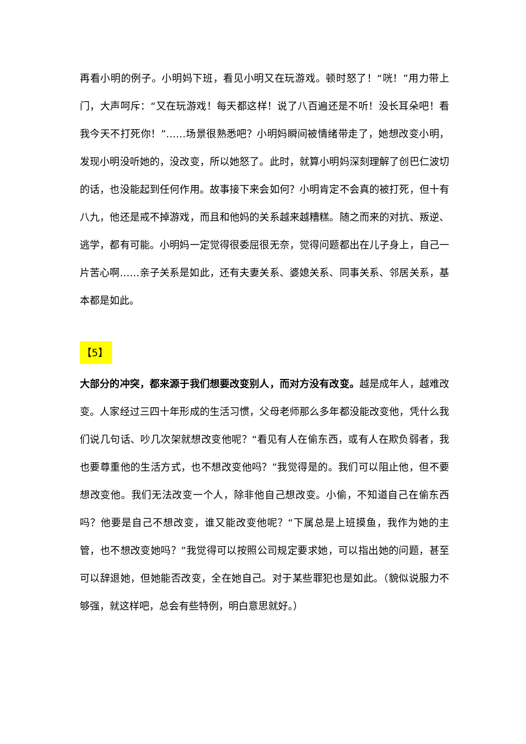再看小明的例子。小明妈下班，看见小明又在玩游戏。顿时怒了！“咣！”用力带上门，大声呵斥：“又在玩游戏！每天都这样！说了八百遍还是不听！没长耳朵吧！看我今天不打死你！”……场景很熟悉吧？小明妈瞬间被情绪带走了，她想改变小明，发现小明没听她的，没改变，所以她怒了。此时，就算小明妈深刻理解了创巴仁波切的话，也没能起到任何作用。故事接下来会如何？小明肯定不会真的被打死，但十有八九，他还是戒不掉游戏，而且和他妈的关系越来越糟糕。随之而来的对抗、叛逆、逃学，都有可能。小明妈一定觉得很委屈很无奈，觉得问题都出在儿子身上，自己一片苦心啊……亲子关系是如此，还有夫妻关系、婆媳关系、同事关系、邻居关系，基本都是如此。
【5】
大部分的冲突，都来源于我们想要改变别人，而对方没有改变。越是成年人，越难改变。人家经过三四十年形成的生活习惯，父母老师那么多年都没能改变他，凭什么我们说几句话、吵几次架就想改变他呢？“看见有人在偷东西，或有人在欺负弱者，我也要尊重他的生活方式，也不想改变他吗？”我觉得是的。我们可以阻止他，但不要想改变他。我们无法改变一个人，除非他自己想改变。小偷，不知道自己在偷东西吗？他要是自己不想改变，谁又能改变他呢？“下属总是上班摸鱼，我作为她的主管，也不想改变她吗？”我觉得可以按照公司规定要求她，可以指出她的问题，甚至可以辞退她，但她能否改变，全在她自己。对于某些罪犯也是如此。（貌似说服力不够强，就这样吧，总会有些特例，明白意思就好。）